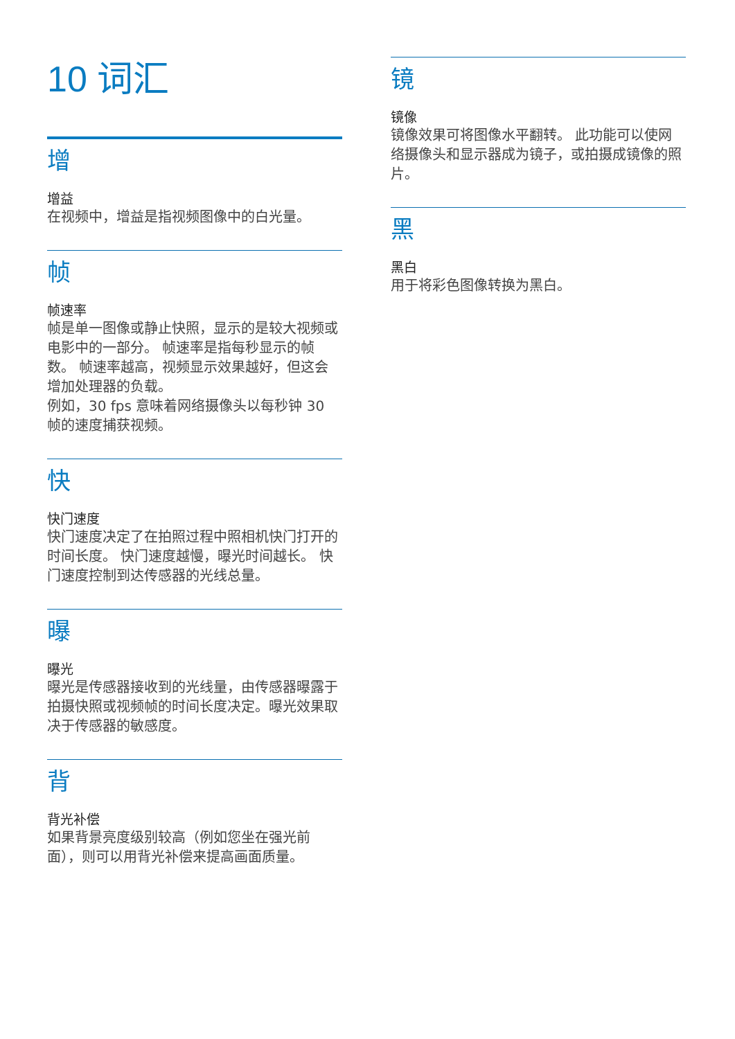10 词汇
增
增益
在视频中，增益是指视频图像中的白光量。
帧
帧速率
帧是单一图像或静止快照，显示的是较大视频或电影中的一部分。 帧速率是指每秒显示的帧数。 帧速率越高，视频显示效果越好，但这会增加处理器的负载。
例如，30 fps 意味着网络摄像头以每秒钟 30 帧的速度捕获视频。
快
快门速度
快门速度决定了在拍照过程中照相机快门打开的时间长度。 快门速度越慢，曝光时间越长。 快门速度控制到达传感器的光线总量。
曝
曝光
曝光是传感器接收到的光线量，由传感器曝露于拍摄快照或视频帧的时间长度决定。曝光效果取决于传感器的敏感度。
背
背光补偿
如果背景亮度级别较高（例如您坐在强光前面），则可以用背光补偿来提高画面质量。
镜
镜像
镜像效果可将图像水平翻转。 此功能可以使网络摄像头和显示器成为镜子，或拍摄成镜像的照片。
黑
黑白
用于将彩色图像转换为黑白。